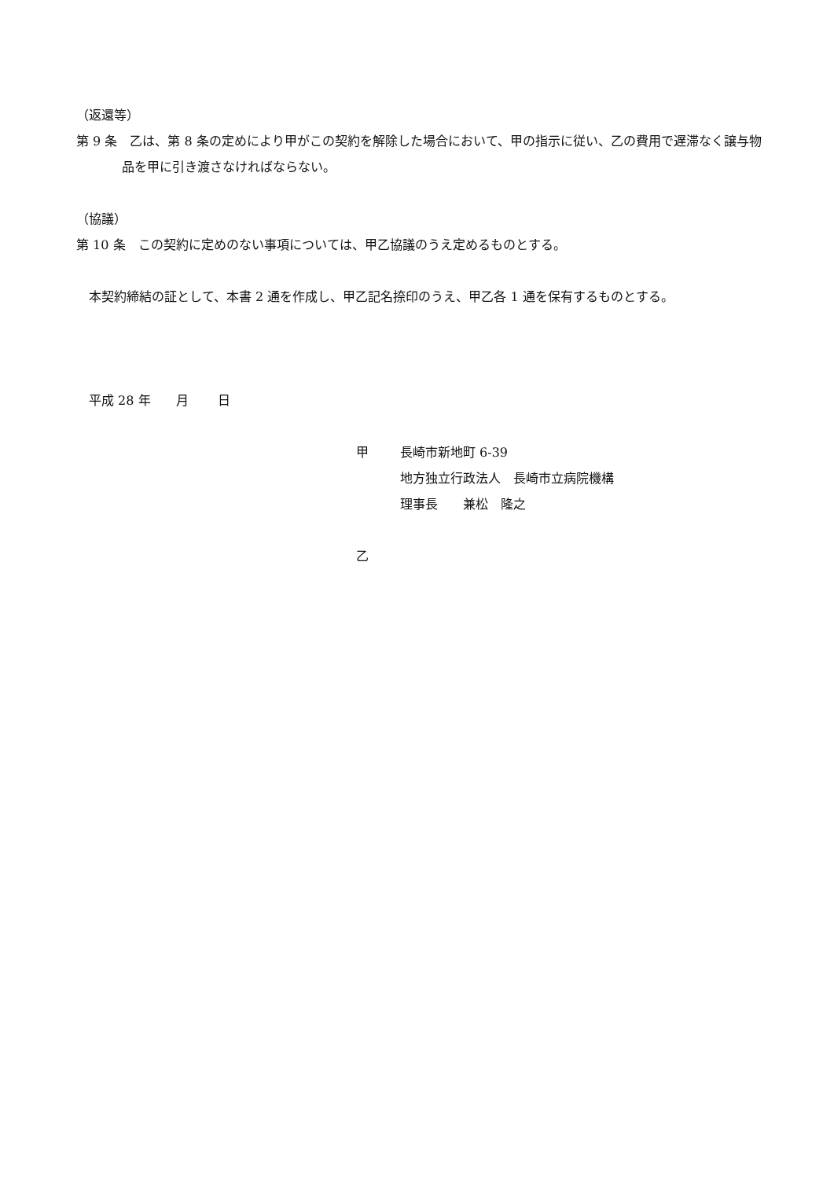（返還等）
第 9 条　乙は、第 8 条の定めにより甲がこの契約を解除した場合において、甲の指示に従い、乙の費用で遅滞なく譲与物品を甲に引き渡さなければならない。
（協議）
第 10 条　この契約に定めのない事項については、甲乙協議のうえ定めるものとする。
　本契約締結の証として、本書 2 通を作成し、甲乙記名捺印のうえ、甲乙各 1 通を保有するものとする。
　平成 28 年　　月　　 日
甲 長崎市新地町 6-39
地方独立行政法人　長崎市立病院機構
理事長　　兼松　隆之
乙